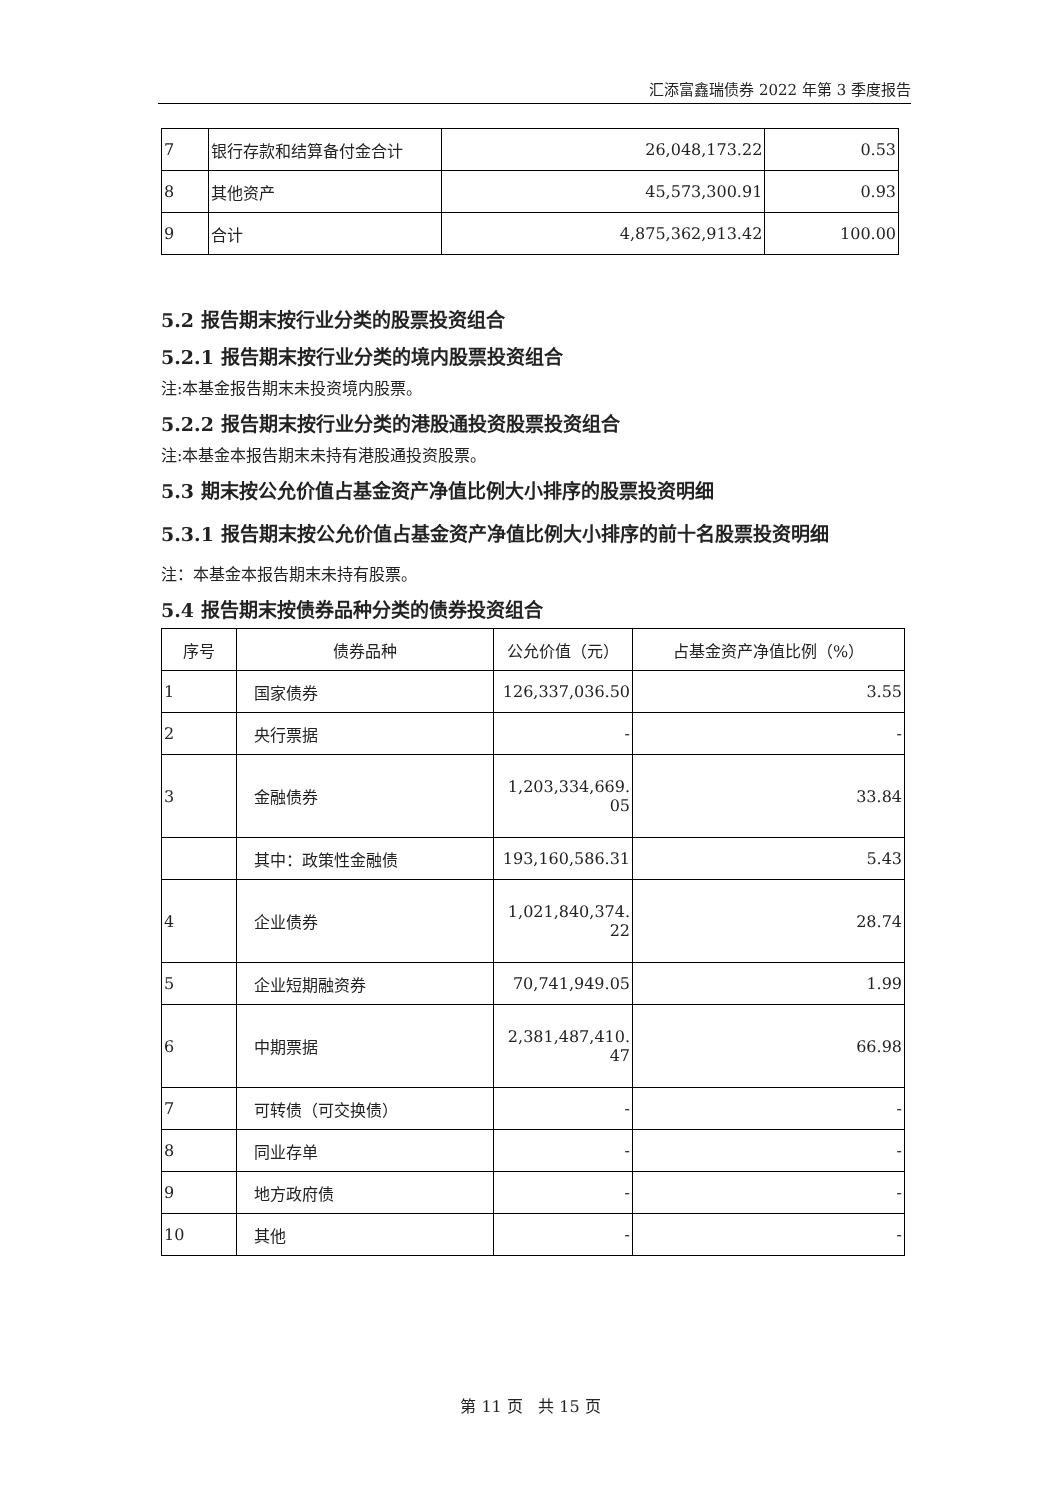汇添富鑫瑞债券 2022 年第 3 季度报告
| 7 | 银行存款和结算备付金合计 | 26,048,173.22 | 0.53 |
| 8 | 其他资产 | 45,573,300.91 | 0.93 |
| 9 | 合计 | 4,875,362,913.42 | 100.00 |
5.2 报告期末按行业分类的股票投资组合
5.2.1 报告期末按行业分类的境内股票投资组合
注:本基金报告期末未投资境内股票。
5.2.2 报告期末按行业分类的港股通投资股票投资组合
注:本基金本报告期末未持有港股通投资股票。
5.3 期末按公允价值占基金资产净值比例大小排序的股票投资明细
5.3.1 报告期末按公允价值占基金资产净值比例大小排序的前十名股票投资明细
注：本基金本报告期末未持有股票。
5.4 报告期末按债券品种分类的债券投资组合
| 序号 | 债券品种 | 公允价值（元） | 占基金资产净值比例（%） |
| --- | --- | --- | --- |
| 1 | 国家债券 | 126,337,036.50 | 3.55 |
| 2 | 央行票据 | - | - |
| 3 | 金融债券 | 1,203,334,669. 05 | 33.84 |
| | 其中：政策性金融债 | 193,160,586.31 | 5.43 |
| 4 | 企业债券 | 1,021,840,374. 22 | 28.74 |
| 5 | 企业短期融资券 | 70,741,949.05 | 1.99 |
| 6 | 中期票据 | 2,381,487,410. 47 | 66.98 |
| 7 | 可转债（可交换债） | - | - |
| 8 | 同业存单 | - | - |
| 9 | 地方政府债 | - | - |
| 10 | 其他 | - | - |
第 11 页 共 15 页